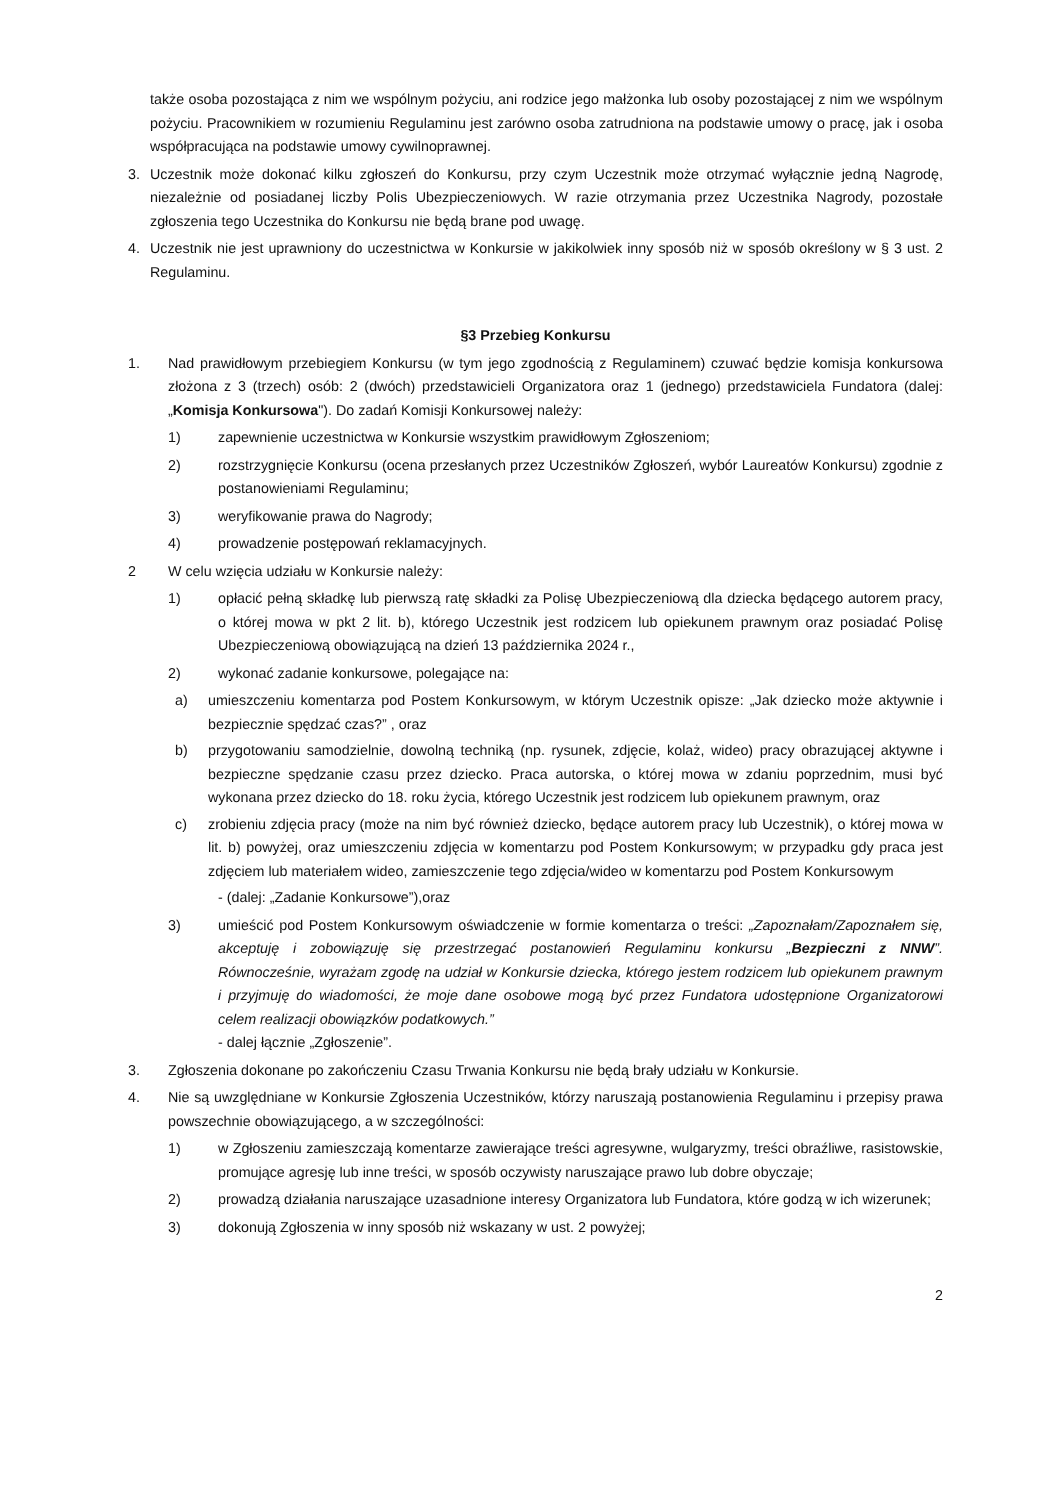także osoba pozostająca z nim we wspólnym pożyciu, ani rodzice jego małżonka lub osoby pozostającej z nim we wspólnym pożyciu. Pracownikiem w rozumieniu Regulaminu jest zarówno osoba zatrudniona na podstawie umowy o pracę, jak i osoba współpracująca na podstawie umowy cywilnoprawnej.
3. Uczestnik może dokonać kilku zgłoszeń do Konkursu, przy czym Uczestnik może otrzymać wyłącznie jedną Nagrodę, niezależnie od posiadanej liczby Polis Ubezpieczeniowych. W razie otrzymania przez Uczestnika Nagrody, pozostałe zgłoszenia tego Uczestnika do Konkursu nie będą brane pod uwagę.
4. Uczestnik nie jest uprawniony do uczestnictwa w Konkursie w jakikolwiek inny sposób niż w sposób określony w § 3 ust. 2 Regulaminu.
§3 Przebieg Konkursu
1. Nad prawidłowym przebiegiem Konkursu (w tym jego zgodnością z Regulaminem) czuwać będzie komisja konkursowa złożona z 3 (trzech) osób: 2 (dwóch) przedstawicieli Organizatora oraz 1 (jednego) przedstawiciela Fundatora (dalej: „Komisja Konkursowa"). Do zadań Komisji Konkursowej należy:
1) zapewnienie uczestnictwa w Konkursie wszystkim prawidłowym Zgłoszeniom;
2) rozstrzygnięcie Konkursu (ocena przesłanych przez Uczestników Zgłoszeń, wybór Laureatów Konkursu) zgodnie z postanowieniami Regulaminu;
3) weryfikowanie prawa do Nagrody;
4) prowadzenie postępowań reklamacyjnych.
2 W celu wzięcia udziału w Konkursie należy:
1) opłacić pełną składkę lub pierwszą ratę składki za Polisę Ubezpieczeniową dla dziecka będącego autorem pracy, o której mowa w pkt 2 lit. b), którego Uczestnik jest rodzicem lub opiekunem prawnym oraz posiadać Polisę Ubezpieczeniową obowiązującą na dzień 13 października 2024 r.,
2) wykonać zadanie konkursowe, polegające na:
a) umieszczeniu komentarza pod Postem Konkursowym, w którym Uczestnik opisze: „Jak dziecko może aktywnie i bezpiecznie spędzać czas?” , oraz
b) przygotowaniu samodzielnie, dowolną techniką (np. rysunek, zdjęcie, kolaż, wideo) pracy obrazującej aktywne i bezpieczne spędzanie czasu przez dziecko. Praca autorska, o której mowa w zdaniu poprzednim, musi być wykonana przez dziecko do 18. roku życia, którego Uczestnik jest rodzicem lub opiekunem prawnym, oraz
c) zrobieniu zdjęcia pracy (może na nim być również dziecko, będące autorem pracy lub Uczestnik), o której mowa w lit. b) powyżej, oraz umieszczeniu zdjęcia w komentarzu pod Postem Konkursowym; w przypadku gdy praca jest zdjęciem lub materiałem wideo, zamieszczenie tego zdjęcia/wideo w komentarzu pod Postem Konkursowym
- (dalej: „Zadanie Konkursowe”),oraz
3) umieścić pod Postem Konkursowym oświadczenie w formie komentarza o treści: „Zapoznałam/Zapoznałem się, akceptuję i zobowiązuję się przestrzegać postanowień Regulaminu konkursu „Bezpieczni z NNW”. Równocześnie, wyrażam zgodę na udział w Konkursie dziecka, którego jestem rodzicem lub opiekunem prawnym i przyjmuję do wiadomości, że moje dane osobowe mogą być przez Fundatora udostępnione Organizatorowi celem realizacji obowiązków podatkowych.”
- dalej łącznie „Zgłoszenie”.
3. Zgłoszenia dokonane po zakończeniu Czasu Trwania Konkursu nie będą brały udziału w Konkursie.
4. Nie są uwzględniane w Konkursie Zgłoszenia Uczestników, którzy naruszają postanowienia Regulaminu i przepisy prawa powszechnie obowiązującego, a w szczególności:
1) w Zgłoszeniu zamieszczają komentarze zawierające treści agresywne, wulgaryzmy, treści obraźliwe, rasistowskie, promujące agresję lub inne treści, w sposób oczywisty naruszające prawo lub dobre obyczaje;
2) prowadzą działania naruszające uzasadnione interesy Organizatora lub Fundatora, które godzą w ich wizerunek;
3) dokonują Zgłoszenia w inny sposób niż wskazany w ust. 2 powyżej;
2